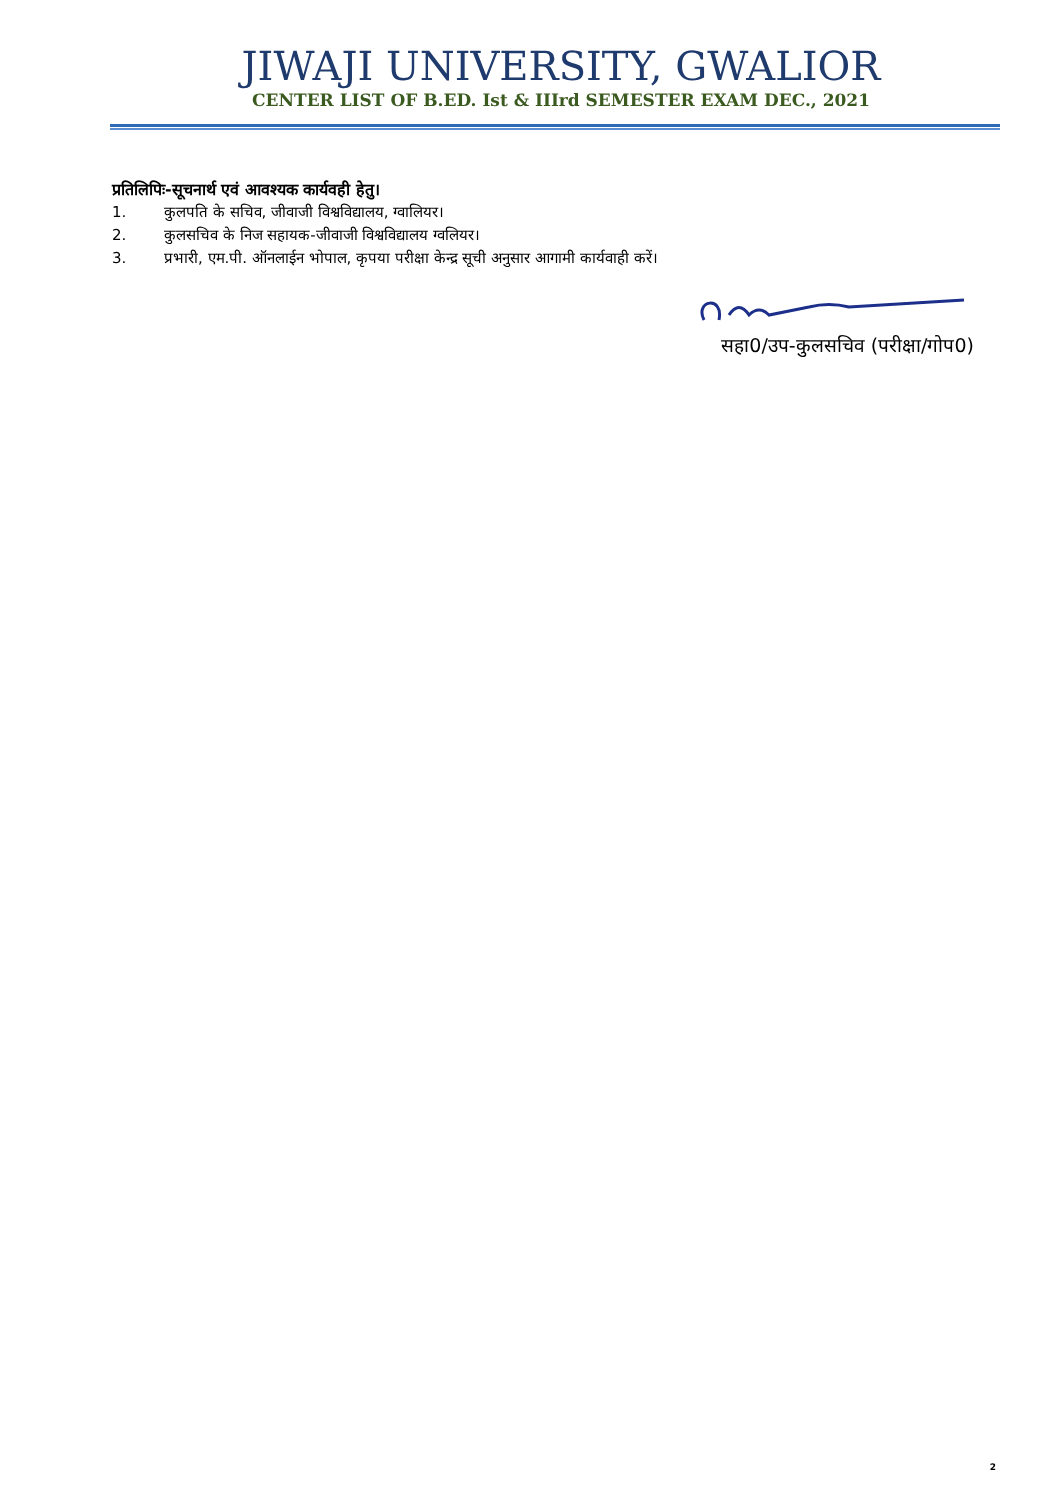JIWAJI UNIVERSITY, GWALIOR
CENTER LIST OF B.ED. Ist & IIIrd SEMESTER EXAM DEC., 2021
प्रतिलिपिः-सूचनार्थ एवं आवश्यक कार्यवही हेतु।
1. कुलपति के सचिव, जीवाजी विश्वविद्यालय, ग्वालियर।
2. कुलसचिव के निज सहायक-जीवाजी विश्वविद्यालय ग्वलियर।
3. प्रभारी, एम.पी. ऑनलाईन भोपाल, कृपया परीक्षा केन्द्र सूची अनुसार आगामी कार्यवाही करें।
सहा0/उप-कुलसचिव (परीक्षा/गोप0)
2